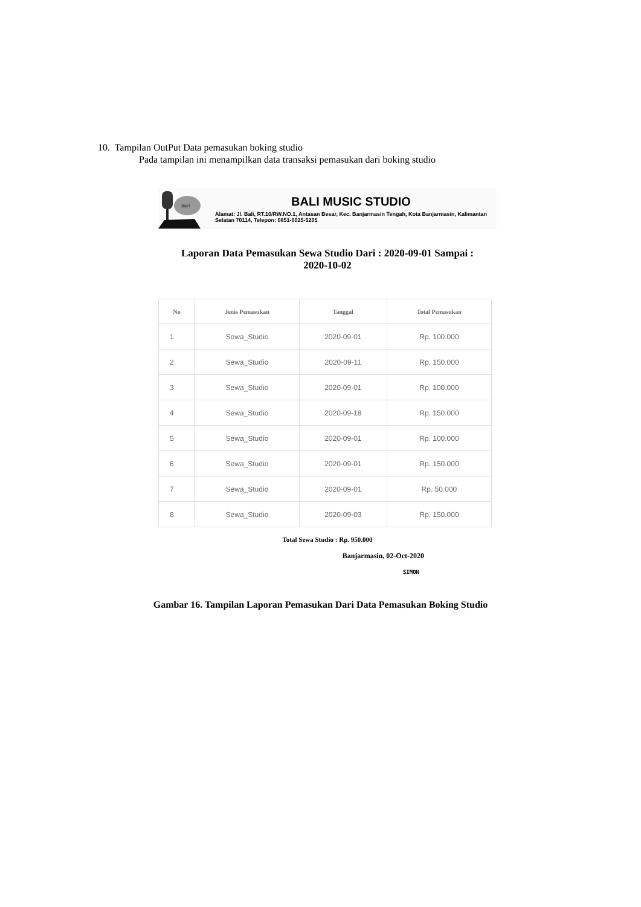10. Tampilan OutPut Data pemasukan boking studio
Pada tampilan ini menampilkan data transaksi pemasukan dari boking studio
BMS
BALI MUSIC STUDIO
Alamat: Jl. Bali, RT.10/RW.NO.1, Antasan Besar, Kec. Banjarmasin Tengah, Kota Banjarmasin, Kalimantan Selatan 70114, Telepon: 0851-0025-5205
Laporan Data Pemasukan Sewa Studio Dari : 2020-09-01 Sampai :
2020-10-02
| No | Jenis Pemasukan | Tanggal | Total Pemasukan |
| --- | --- | --- | --- |
| 1 | Sewa_Studio | 2020-09-01 | Rp. 100.000 |
| 2 | Sewa_Studio | 2020-09-11 | Rp. 150.000 |
| 3 | Sewa_Studio | 2020-09-01 | Rp. 100.000 |
| 4 | Sewa_Studio | 2020-09-18 | Rp. 150.000 |
| 5 | Sewa_Studio | 2020-09-01 | Rp. 100.000 |
| 6 | Sewa_Studio | 2020-09-01 | Rp. 150.000 |
| 7 | Sewa_Studio | 2020-09-01 | Rp. 50.000 |
| 8 | Sewa_Studio | 2020-09-03 | Rp. 150.000 |
Total Sewa Studio : Rp. 950.000
Banjarmasin, 02-Oct-2020
SIMON
Gambar 16. Tampilan Laporan Pemasukan Dari Data Pemasukan Boking Studio